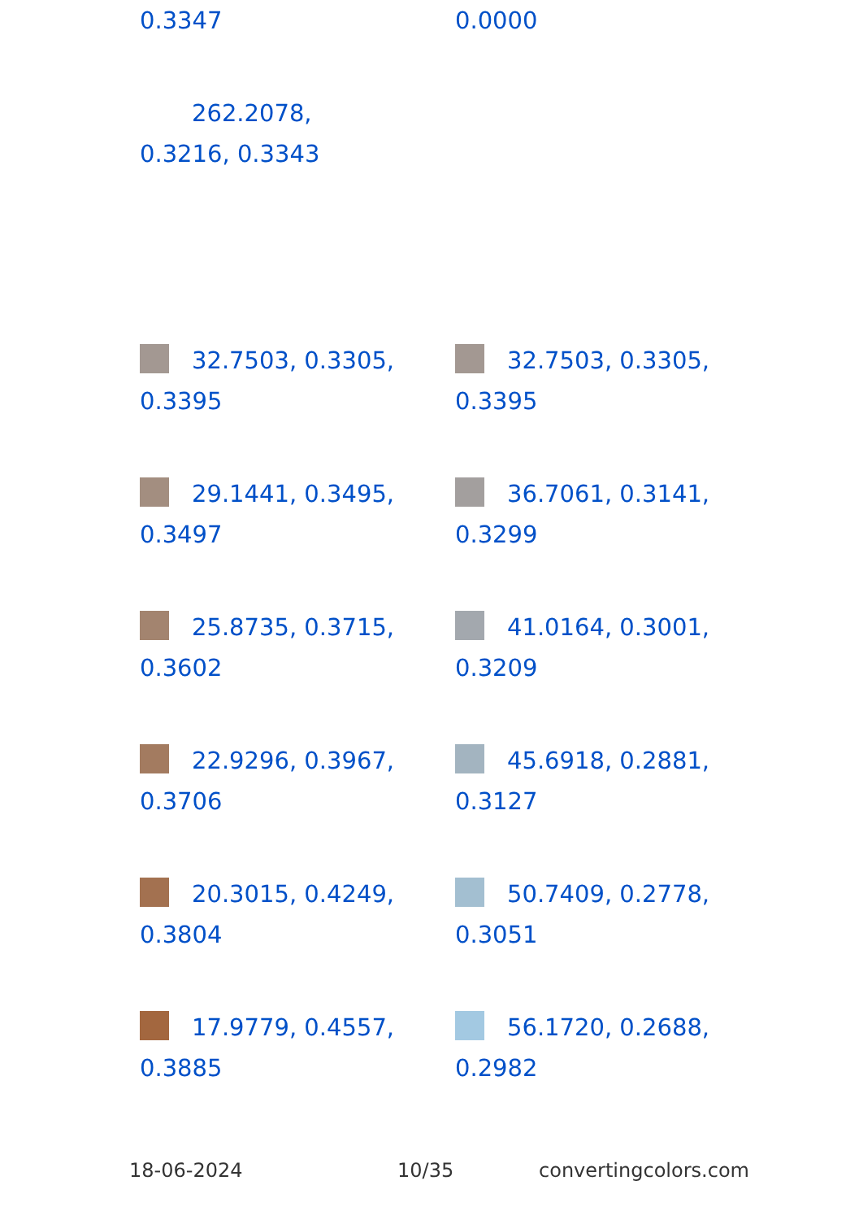0.3347 0.0000
262.2078, 0.3216, 0.3343
32.7503, 0.3305, 0.3395
32.7503, 0.3305, 0.3395
29.1441, 0.3495, 0.3497
36.7061, 0.3141, 0.3299
25.8735, 0.3715, 0.3602
41.0164, 0.3001, 0.3209
22.9296, 0.3967, 0.3706
45.6918, 0.2881, 0.3127
20.3015, 0.4249, 0.3804
50.7409, 0.2778, 0.3051
17.9779, 0.4557, 0.3885
56.1720, 0.2688, 0.2982
18-06-2024 10/35 convertingcolors.com